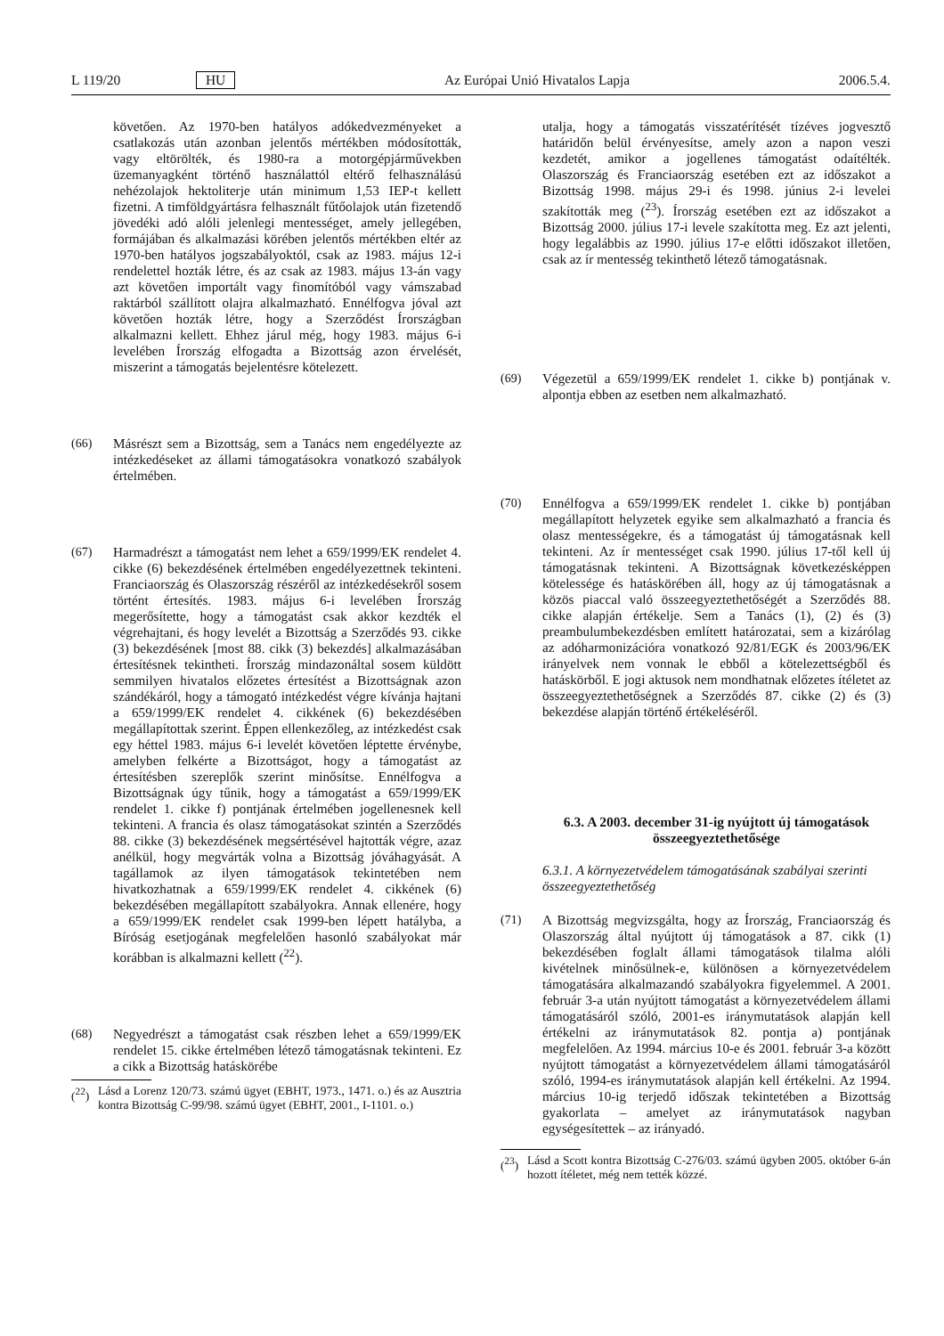L 119/20 HU Az Európai Unió Hivatalos Lapja 2006.5.4.
követően. Az 1970-ben hatályos adókedvezményeket a csatlakozás után azonban jelentős mértékben módosították, vagy eltörölték, és 1980-ra a motorgépjárművekben üzemanyagként történő használattól eltérő felhasználású nehézolajok hektoliterje után minimum 1,53 IEP-t kellett fizetni. A timföldgyártásra felhasznált fűtőolajok után fizetendő jövedéki adó alóli jelenlegi mentességet, amely jellegében, formájában és alkalmazási körében jelentős mértékben eltér az 1970-ben hatályos jogszabályoktól, csak az 1983. május 12-i rendelettel hozták létre, és az csak az 1983. május 13-án vagy azt követően importált vagy finomítóból vagy vámszabad raktárból szállított olajra alkalmazható. Ennélfogva jóval azt követően hozták létre, hogy a Szerződést Írországban alkalmazni kellett. Ehhez járul még, hogy 1983. május 6-i levelében Írország elfogadta a Bizottság azon érvelését, miszerint a támogatás bejelentésre kötelezett.
(66) Másrészt sem a Bizottság, sem a Tanács nem engedélyezte az intézkedéseket az állami támogatásokra vonatkozó szabályok értelmében.
(67) Harmadrészt a támogatást nem lehet a 659/1999/EK rendelet 4. cikke (6) bekezdésének értelmében engedélyezettnek tekinteni. Franciaország és Olaszország részéről az intézkedésekről sosem történt értesítés. 1983. május 6-i levelében Írország megerősítette, hogy a támogatást csak akkor kezdték el végrehajtani, és hogy levelét a Bizottság a Szerződés 93. cikke (3) bekezdésének [most 88. cikk (3) bekezdés] alkalmazásában értesítésnek tekintheti. Írország mindazonáltal sosem küldött semmilyen hivatalos előzetes értesítést a Bizottságnak azon szándékáról, hogy a támogató intézkedést végre kívánja hajtani a 659/1999/EK rendelet 4. cikkének (6) bekezdésében megállapítottak szerint. Éppen ellenkezőleg, az intézkedést csak egy héttel 1983. május 6-i levelét követően léptette érvénybe, amelyben felkérte a Bizottságot, hogy a támogatást az értesítésben szereplők szerint minősítse. Ennélfogva a Bizottságnak úgy tűnik, hogy a támogatást a 659/1999/EK rendelet 1. cikke f) pontjának értelmében jogellenesnek kell tekinteni. A francia és olasz támogatásokat szintén a Szerződés 88. cikke (3) bekezdésének megsértésével hajtották végre, azaz anélkül, hogy megvárták volna a Bizottság jóváhagyását. A tagállamok az ilyen támogatások tekintetében nem hivatkozhatnak a 659/1999/EK rendelet 4. cikkének (6) bekezdésében megállapított szabályokra. Annak ellenére, hogy a 659/1999/EK rendelet csak 1999-ben lépett hatályba, a Bíróság esetjogának megfelelően hasonló szabályokat már korábban is alkalmazni kellett (<sup>22</sup>).
(68) Negyedrészt a támogatást csak részben lehet a 659/1999/EK rendelet 15. cikke értelmében létező támogatásnak tekinteni. Ez a cikk a Bizottság hatáskörébe
(<sup>22</sup>)
Lásd a Lorenz 120/73. számú ügyet (EBHT, 1973., 1471. o.) és az Ausztria kontra Bizottság C-99/98. számú ügyet (EBHT, 2001., I-1101. o.)
utalja, hogy a támogatás visszatérítését tízéves jogvesztő határidőn belül érvényesítse, amely azon a napon veszi kezdetét, amikor a jogellenes támogatást odaítélték. Olaszország és Franciaország esetében ezt az időszakot a Bizottság 1998. május 29-i és 1998. június 2-i levelei szakították meg (<sup>23</sup>). Írország esetében ezt az időszakot a Bizottság 2000. július 17-i levele szakította meg. Ez azt jelenti, hogy legalábbis az 1990. július 17-e előtti időszakot illetően, csak az ír mentesség tekinthető létező támogatásnak.
(69) Végezetül a 659/1999/EK rendelet 1. cikke b) pontjának v. alpontja ebben az esetben nem alkalmazható.
(70) Ennélfogva a 659/1999/EK rendelet 1. cikke b) pontjában megállapított helyzetek egyike sem alkalmazható a francia és olasz mentességekre, és a támogatást új támogatásnak kell tekinteni. Az ír mentességet csak 1990. július 17-től kell új támogatásnak tekinteni. A Bizottságnak következésképpen kötelessége és hatáskörében áll, hogy az új támogatásnak a közös piaccal való összeegyeztethetőségét a Szerződés 88. cikke alapján értékelje. Sem a Tanács (1), (2) és (3) preambulumbekezdésben említett határozatai, sem a kizárólag az adóharmonizációra vonatkozó 92/81/EGK és 2003/96/EK irányelvek nem vonnak le ebből a kötelezettségből és hatáskörből. E jogi aktusok nem mondhatnak előzetes ítéletet az összeegyeztethetőségnek a Szerződés 87. cikke (2) és (3) bekezdése alapján történő értékeléséről.
6.3. A 2003. december 31-ig nyújtott új támogatások összeegyeztethetősége
6.3.1. A környezetvédelem támogatásának szabályai szerinti összeegyeztethetőség
(71) A Bizottság megvizsgálta, hogy az Írország, Franciaország és Olaszország által nyújtott új támogatások a 87. cikk (1) bekezdésében foglalt állami támogatások tilalma alóli kivételnek minősülnek-e, különösen a környezetvédelem támogatására alkalmazandó szabályokra figyelemmel. A 2001. február 3-a után nyújtott támogatást a környezetvédelem állami támogatásáról szóló, 2001-es iránymutatások alapján kell értékelni az iránymutatások 82. pontja a) pontjának megfelelően. Az 1994. március 10-e és 2001. február 3-a között nyújtott támogatást a környezetvédelem állami támogatásáról szóló, 1994-es iránymutatások alapján kell értékelni. Az 1994. március 10-ig terjedő időszak tekintetében a Bizottság gyakorlata – amelyet az iránymutatások nagyban egységesítettek – az irányadó.
(<sup>23</sup>)
Lásd a Scott kontra Bizottság C-276/03. számú ügyben 2005. október 6-án hozott ítéletet, még nem tették közzé.